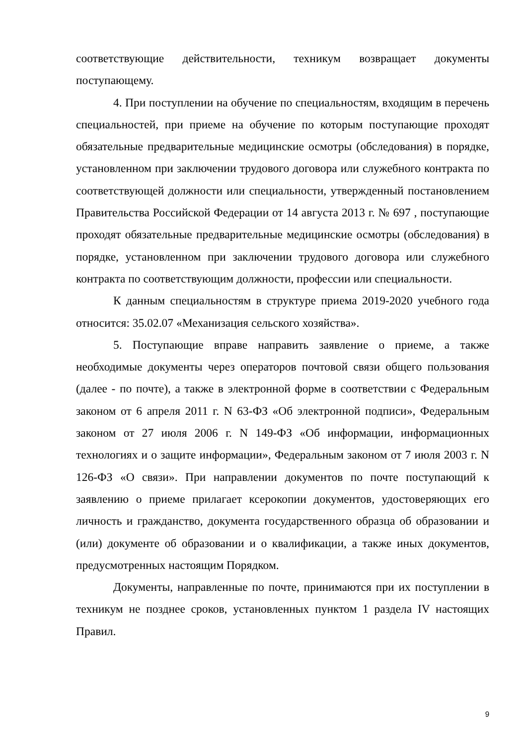соответствующие действительности, техникум возвращает документы поступающему.
4. При поступлении на обучение по специальностям, входящим в перечень специальностей, при приеме на обучение по которым поступающие проходят обязательные предварительные медицинские осмотры (обследования) в порядке, установленном при заключении трудового договора или служебного контракта по соответствующей должности или специальности, утвержденный постановлением Правительства Российской Федерации от 14 августа 2013 г. № 697 , поступающие проходят обязательные предварительные медицинские осмотры (обследования) в порядке, установленном при заключении трудового договора или служебного контракта по соответствующим должности, профессии или специальности.
К данным специальностям в структуре приема 2019-2020 учебного года относится: 35.02.07 «Механизация сельского хозяйства».
5. Поступающие вправе направить заявление о приеме, а также необходимые документы через операторов почтовой связи общего пользования (далее - по почте), а также в электронной форме в соответствии с Федеральным законом от 6 апреля 2011 г. N 63-ФЗ «Об электронной подписи», Федеральным законом от 27 июля 2006 г. N 149-ФЗ «Об информации, информационных технологиях и о защите информации», Федеральным законом от 7 июля 2003 г. N 126-ФЗ «О связи». При направлении документов по почте поступающий к заявлению о приеме прилагает ксерокопии документов, удостоверяющих его личность и гражданство, документа государственного образца об образовании и (или) документе об образовании и о квалификации, а также иных документов, предусмотренных настоящим Порядком.
Документы, направленные по почте, принимаются при их поступлении в техникум не позднее сроков, установленных пунктом 1 раздела IV настоящих Правил.
9